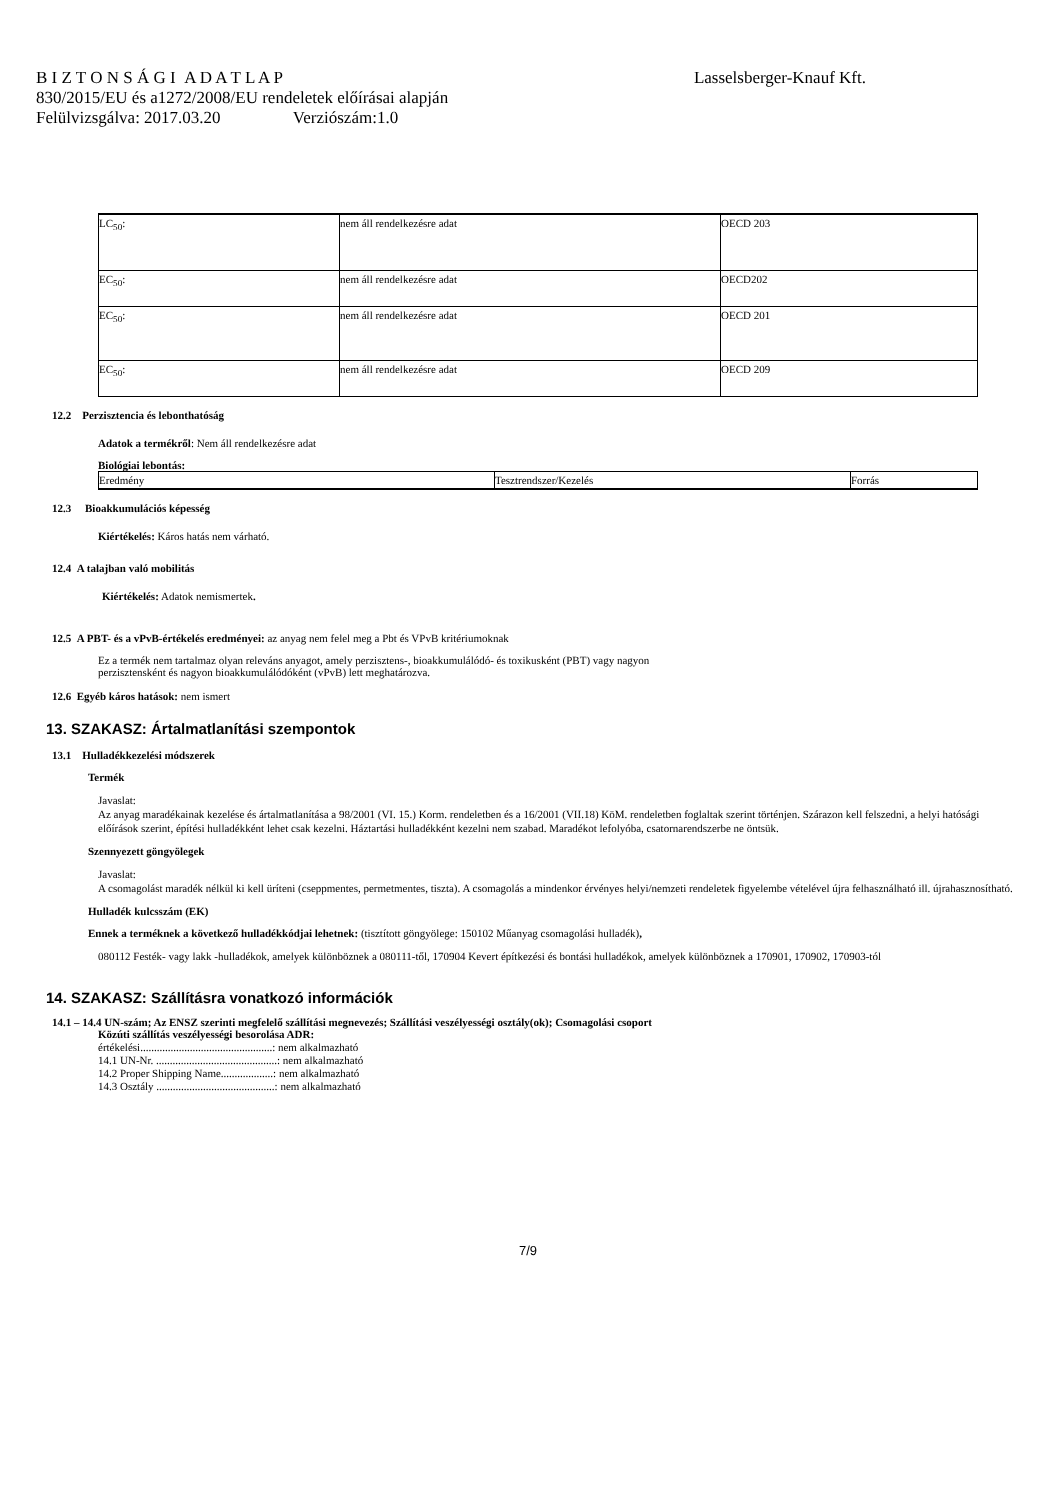B I Z T O N S Á G I A D A T L A P Lasselsberger-Knauf Kft.
830/2015/EU és a1272/2008/EU rendeletek előírásai alapján
Felülvizsgálva: 2017.03.20 Verziószám:1.0
| LC<sub>50</sub>: | nem áll rendelkezésre adat | OECD 203 |
| EC<sub>50</sub>: | nem áll rendelkezésre adat | OECD202 |
| EC<sub>50</sub>: | nem áll rendelkezésre adat | OECD 201 |
| EC<sub>50</sub>: | nem áll rendelkezésre adat | OECD 209 |
12.2 Perzisztencia és lebonthatóság
Adatok a termékről: Nem áll rendelkezésre adat
Biológiai lebontás:
| Eredmény | Tesztrendszer/Kezelés | Forrás |
12.3 Bioakkumulációs képesség
Kiértékelés: Káros hatás nem várható.
12.4 A talajban való mobilitás
Kiértékelés: Adatok nemismertek.
12.5 A PBT- és a vPvB-értékelés eredményei: az anyag nem felel meg a Pbt és VPvB kritériumoknak
Ez a termék nem tartalmaz olyan releváns anyagot, amely perzisztens-, bioakkumulálódó- és toxikusként (PBT) vagy nagyon
perzisztensként és nagyon bioakkumulálódóként (vPvB) lett meghatározva.
12.6 Egyéb káros hatások: nem ismert
13. SZAKASZ: Ártalmatlanítási szempontok
13.1 Hulladékkezelési módszerek
Termék
Javaslat:
Az anyag maradékainak kezelése és ártalmatlanítása a 98/2001 (VI. 15.) Korm. rendeletben és a 16/2001 (VII.18) KöM. rendeletben foglaltak szerint történjen. Szárazon kell felszedni, a helyi hatósági előírások szerint, építési hulladékként lehet csak kezelni. Háztartási hulladékként kezelni nem szabad. Maradékot lefolyóba, csatornarendszerbe ne öntsük.
Szennyezett göngyölegek
Javaslat:
A csomagolást maradék nélkül ki kell üríteni (cseppmentes, permetmentes, tiszta). A csomagolás a mindenkor érvényes helyi/nemzeti rendeletek figyelembe vételével újra felhasználható ill. újrahasznosítható.
Hulladék kulcsszám (EK)
Ennek a terméknek a következő hulladékkódjai lehetnek: (tisztított göngyölege: 150102 Műanyag csomagolási hulladék),
080112 Festék- vagy lakk -hulladékok, amelyek különböznek a 080111-től, 170904 Kevert építkezési és bontási hulladékok, amelyek különböznek a 170901, 170902, 170903-tól
14. SZAKASZ: Szállításra vonatkozó információk
14.1 – 14.4 UN-szám; Az ENSZ szerinti megfelelő szállítási megnevezés; Szállítási veszélyességi osztály(ok); Csomagolási csoport
Közúti szállítás veszélyességi besorolása ADR:
értékelési................................................: nem alkalmazható
14.1 UN-Nr. ............................................: nem alkalmazható
14.2 Proper Shipping Name...................: nem alkalmazható
14.3 Osztály ...........................................: nem alkalmazható
7/9